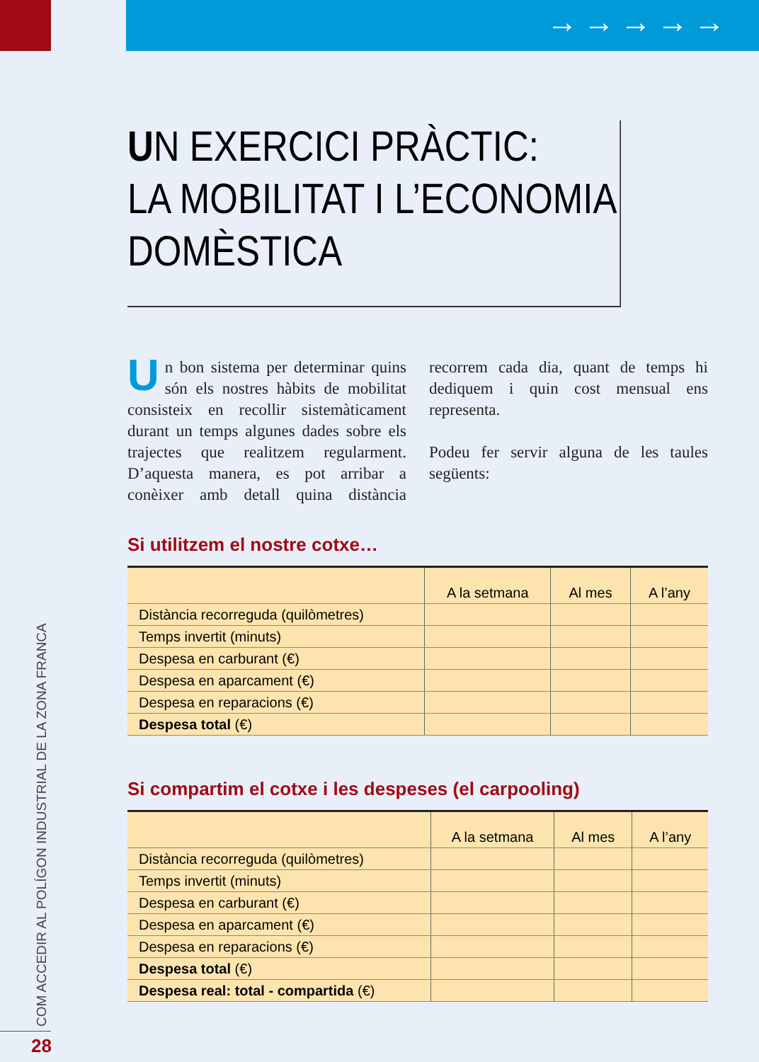→→→→→
UN EXERCICI PRÀCTIC:
LA MOBILITAT I L’ECONOMIA
DOMÈSTICA
Un bon sistema per determinar quins són els nostres hàbits de mobilitat consisteix en recollir sistemàticament durant un temps algunes dades sobre els trajectes que realitzem regularment. D’aquesta manera, es pot arribar a conèixer amb detall quina distància recorrem cada dia, quant de temps hi dediquem i quin cost mensual ens representa.
Podeu fer servir alguna de les taules següents:
Si utilitzem el nostre cotxe…
| | A la setmana | Al mes | A l’any |
| --- | --- | --- | --- |
| Distància recorreguda (quilòmetres) | | | |
| Temps invertit (minuts) | | | |
| Despesa en carburant (€) | | | |
| Despesa en aparcament (€) | | | |
| Despesa en reparacions (€) | | | |
| Despesa total (€) | | | |
Si compartim el cotxe i les despeses (el carpooling)
| | A la setmana | Al mes | A l’any |
| --- | --- | --- | --- |
| Distància recorreguda (quilòmetres) | | | |
| Temps invertit (minuts) | | | |
| Despesa en carburant (€) | | | |
| Despesa en aparcament (€) | | | |
| Despesa en reparacions (€) | | | |
| Despesa total (€) | | | |
| Despesa real: total - compartida (€) | | | |
COM ACCEDIR AL POLÍGON INDUSTRIAL DE LA ZONA FRANCA
28